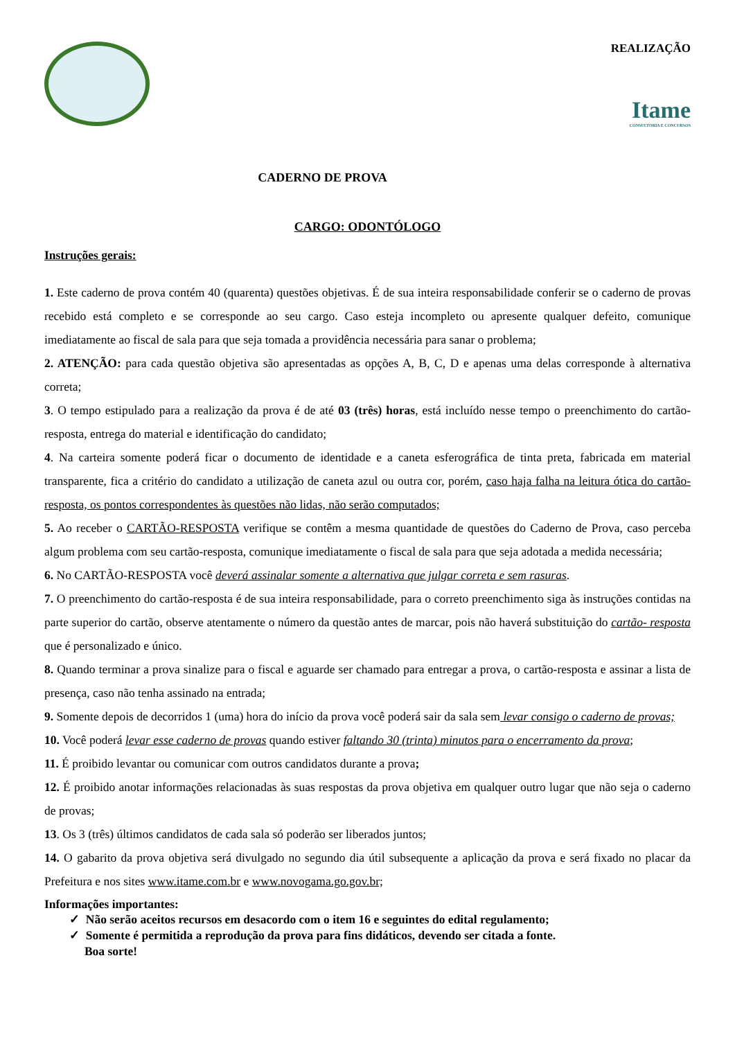REALIZAÇÃO
Itame
CONSULTORIA E CONCURSOS
CADERNO DE PROVA
CARGO: ODONTÓLOGO
Instruções gerais:
1. Este caderno de prova contém 40 (quarenta) questões objetivas. É de sua inteira responsabilidade conferir se o caderno de provas recebido está completo e se corresponde ao seu cargo. Caso esteja incompleto ou apresente qualquer defeito, comunique imediatamente ao fiscal de sala para que seja tomada a providência necessária para sanar o problema;
2. ATENÇÃO: para cada questão objetiva são apresentadas as opções A, B, C, D e apenas uma delas corresponde à alternativa correta;
3. O tempo estipulado para a realização da prova é de até 03 (três) horas, está incluído nesse tempo o preenchimento do cartão-resposta, entrega do material e identificação do candidato;
4. Na carteira somente poderá ficar o documento de identidade e a caneta esferográfica de tinta preta, fabricada em material transparente, fica a critério do candidato a utilização de caneta azul ou outra cor, porém, caso haja falha na leitura ótica do cartão-resposta, os pontos correspondentes às questões não lidas, não serão computados;
5. Ao receber o CARTÃO-RESPOSTA verifique se contêm a mesma quantidade de questões do Caderno de Prova, caso perceba algum problema com seu cartão-resposta, comunique imediatamente o fiscal de sala para que seja adotada a medida necessária;
6. No CARTÃO-RESPOSTA você deverá assinalar somente a alternativa que julgar correta e sem rasuras.
7. O preenchimento do cartão-resposta é de sua inteira responsabilidade, para o correto preenchimento siga às instruções contidas na parte superior do cartão, observe atentamente o número da questão antes de marcar, pois não haverá substituição do cartão- resposta que é personalizado e único.
8. Quando terminar a prova sinalize para o fiscal e aguarde ser chamado para entregar a prova, o cartão-resposta e assinar a lista de presença, caso não tenha assinado na entrada;
9. Somente depois de decorridos 1 (uma) hora do início da prova você poderá sair da sala sem levar consigo o caderno de provas;
10. Você poderá levar esse caderno de provas quando estiver faltando 30 (trinta) minutos para o encerramento da prova;
11. É proibido levantar ou comunicar com outros candidatos durante a prova;
12. É proibido anotar informações relacionadas às suas respostas da prova objetiva em qualquer outro lugar que não seja o caderno de provas;
13. Os 3 (três) últimos candidatos de cada sala só poderão ser liberados juntos;
14. O gabarito da prova objetiva será divulgado no segundo dia útil subsequente a aplicação da prova e será fixado no placar da Prefeitura e nos sites www.itame.com.br e www.novogama.go.gov.br;
Informações importantes:
✓ Não serão aceitos recursos em desacordo com o item 16 e seguintes do edital regulamento;
✓ Somente é permitida a reprodução da prova para fins didáticos, devendo ser citada a fonte.
Boa sorte!